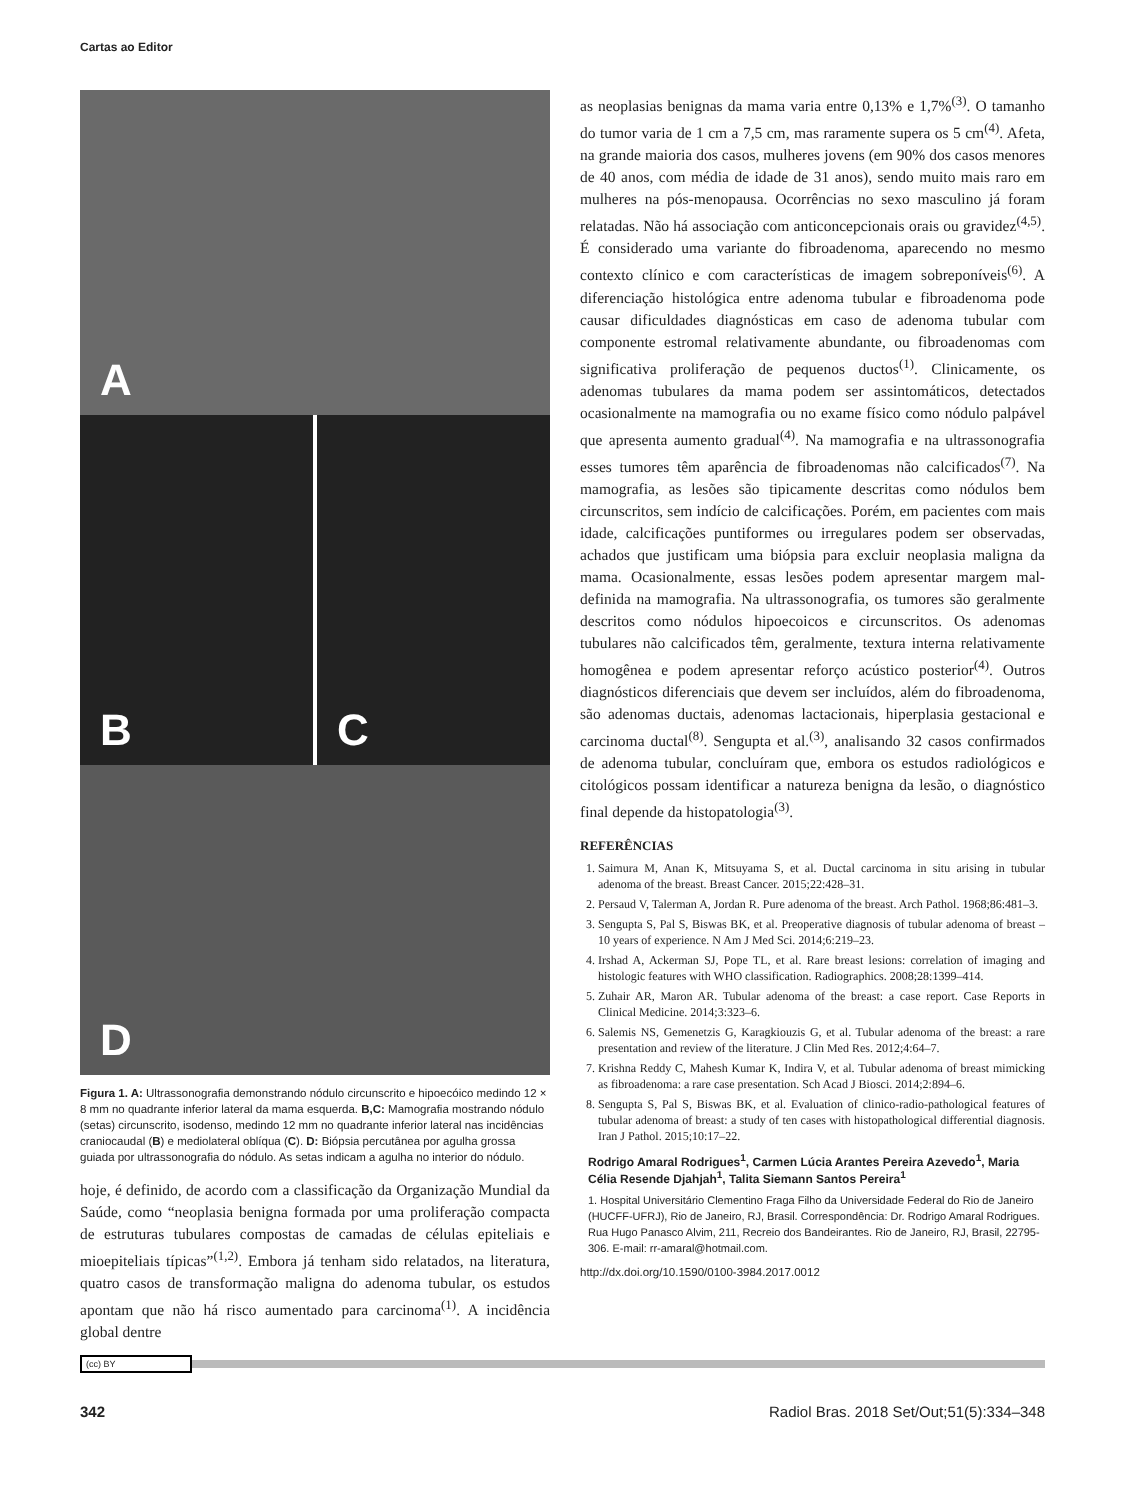Cartas ao Editor
A
B
C
D
Figura 1. A: Ultrassonografia demonstrando nódulo circunscrito e hipoecóico medindo 12 × 8 mm no quadrante inferior lateral da mama esquerda. B,C: Mamografia mostrando nódulo (setas) circunscrito, isodenso, medindo 12 mm no quadrante inferior lateral nas incidências craniocaudal (B) e mediolateral oblíqua (C). D: Biópsia percutânea por agulha grossa guiada por ultrassonografia do nódulo. As setas indicam a agulha no interior do nódulo.
hoje, é definido, de acordo com a classificação da Organização Mundial da Saúde, como “neoplasia benigna formada por uma proliferação compacta de estruturas tubulares compostas de camadas de células epiteliais e mioepiteliais típicas”<sup>(1,2)</sup>. Embora já tenham sido relatados, na literatura, quatro casos de transformação maligna do adenoma tubular, os estudos apontam que não há risco aumentado para carcinoma<sup>(1)</sup>. A incidência global dentre
as neoplasias benignas da mama varia entre 0,13% e 1,7%<sup>(3)</sup>. O tamanho do tumor varia de 1 cm a 7,5 cm, mas raramente supera os 5 cm<sup>(4)</sup>. Afeta, na grande maioria dos casos, mulheres jovens (em 90% dos casos menores de 40 anos, com média de idade de 31 anos), sendo muito mais raro em mulheres na pós-menopausa. Ocorrências no sexo masculino já foram relatadas. Não há associação com anticoncepcionais orais ou gravidez<sup>(4,5)</sup>. É considerado uma variante do fibroadenoma, aparecendo no mesmo contexto clínico e com características de imagem sobreponíveis<sup>(6)</sup>. A diferenciação histológica entre adenoma tubular e fibroadenoma pode causar dificuldades diagnósticas em caso de adenoma tubular com componente estromal relativamente abundante, ou fibroadenomas com significativa proliferação de pequenos ductos<sup>(1)</sup>. Clinicamente, os adenomas tubulares da mama podem ser assintomáticos, detectados ocasionalmente na mamografia ou no exame físico como nódulo palpável que apresenta aumento gradual<sup>(4)</sup>. Na mamografia e na ultrassonografia esses tumores têm aparência de fibroadenomas não calcificados<sup>(7)</sup>. Na mamografia, as lesões são tipicamente descritas como nódulos bem circunscritos, sem indício de calcificações. Porém, em pacientes com mais idade, calcificações puntiformes ou irregulares podem ser observadas, achados que justificam uma biópsia para excluir neoplasia maligna da mama. Ocasionalmente, essas lesões podem apresentar margem mal-definida na mamografia. Na ultrassonografia, os tumores são geralmente descritos como nódulos hipoecoicos e circunscritos. Os adenomas tubulares não calcificados têm, geralmente, textura interna relativamente homogênea e podem apresentar reforço acústico posterior<sup>(4)</sup>. Outros diagnósticos diferenciais que devem ser incluídos, além do fibroadenoma, são adenomas ductais, adenomas lactacionais, hiperplasia gestacional e carcinoma ductal<sup>(8)</sup>. Sengupta et al.<sup>(3)</sup>, analisando 32 casos confirmados de adenoma tubular, concluíram que, embora os estudos radiológicos e citológicos possam identificar a natureza benigna da lesão, o diagnóstico final depende da histopatologia<sup>(3)</sup>.
REFERÊNCIAS
1. Saimura M, Anan K, Mitsuyama S, et al. Ductal carcinoma in situ arising in tubular adenoma of the breast. Breast Cancer. 2015;22:428–31.
2. Persaud V, Talerman A, Jordan R. Pure adenoma of the breast. Arch Pathol. 1968;86:481–3.
3. Sengupta S, Pal S, Biswas BK, et al. Preoperative diagnosis of tubular adenoma of breast – 10 years of experience. N Am J Med Sci. 2014;6:219–23.
4. Irshad A, Ackerman SJ, Pope TL, et al. Rare breast lesions: correlation of imaging and histologic features with WHO classification. Radiographics. 2008;28:1399–414.
5. Zuhair AR, Maron AR. Tubular adenoma of the breast: a case report. Case Reports in Clinical Medicine. 2014;3:323–6.
6. Salemis NS, Gemenetzis G, Karagkiouzis G, et al. Tubular adenoma of the breast: a rare presentation and review of the literature. J Clin Med Res. 2012;4:64–7.
7. Krishna Reddy C, Mahesh Kumar K, Indira V, et al. Tubular adenoma of breast mimicking as fibroadenoma: a rare case presentation. Sch Acad J Biosci. 2014;2:894–6.
8. Sengupta S, Pal S, Biswas BK, et al. Evaluation of clinico-radio-pathological features of tubular adenoma of breast: a study of ten cases with histopathological differential diagnosis. Iran J Pathol. 2015;10:17–22.
Rodrigo Amaral Rodrigues<sup>1</sup>, Carmen Lúcia Arantes Pereira Azevedo<sup>1</sup>, Maria Célia Resende Djahjah<sup>1</sup>, Talita Siemann Santos Pereira<sup>1</sup>
1. Hospital Universitário Clementino Fraga Filho da Universidade Federal do Rio de Janeiro (HUCFF-UFRJ), Rio de Janeiro, RJ, Brasil. Correspondência: Dr. Rodrigo Amaral Rodrigues. Rua Hugo Panasco Alvim, 211, Recreio dos Bandeirantes. Rio de Janeiro, RJ, Brasil, 22795-306. E-mail: rr-amaral@hotmail.com.
http://dx.doi.org/10.1590/0100-3984.2017.0012
(cc) BY
342 Radiol Bras. 2018 Set/Out;51(5):334–348